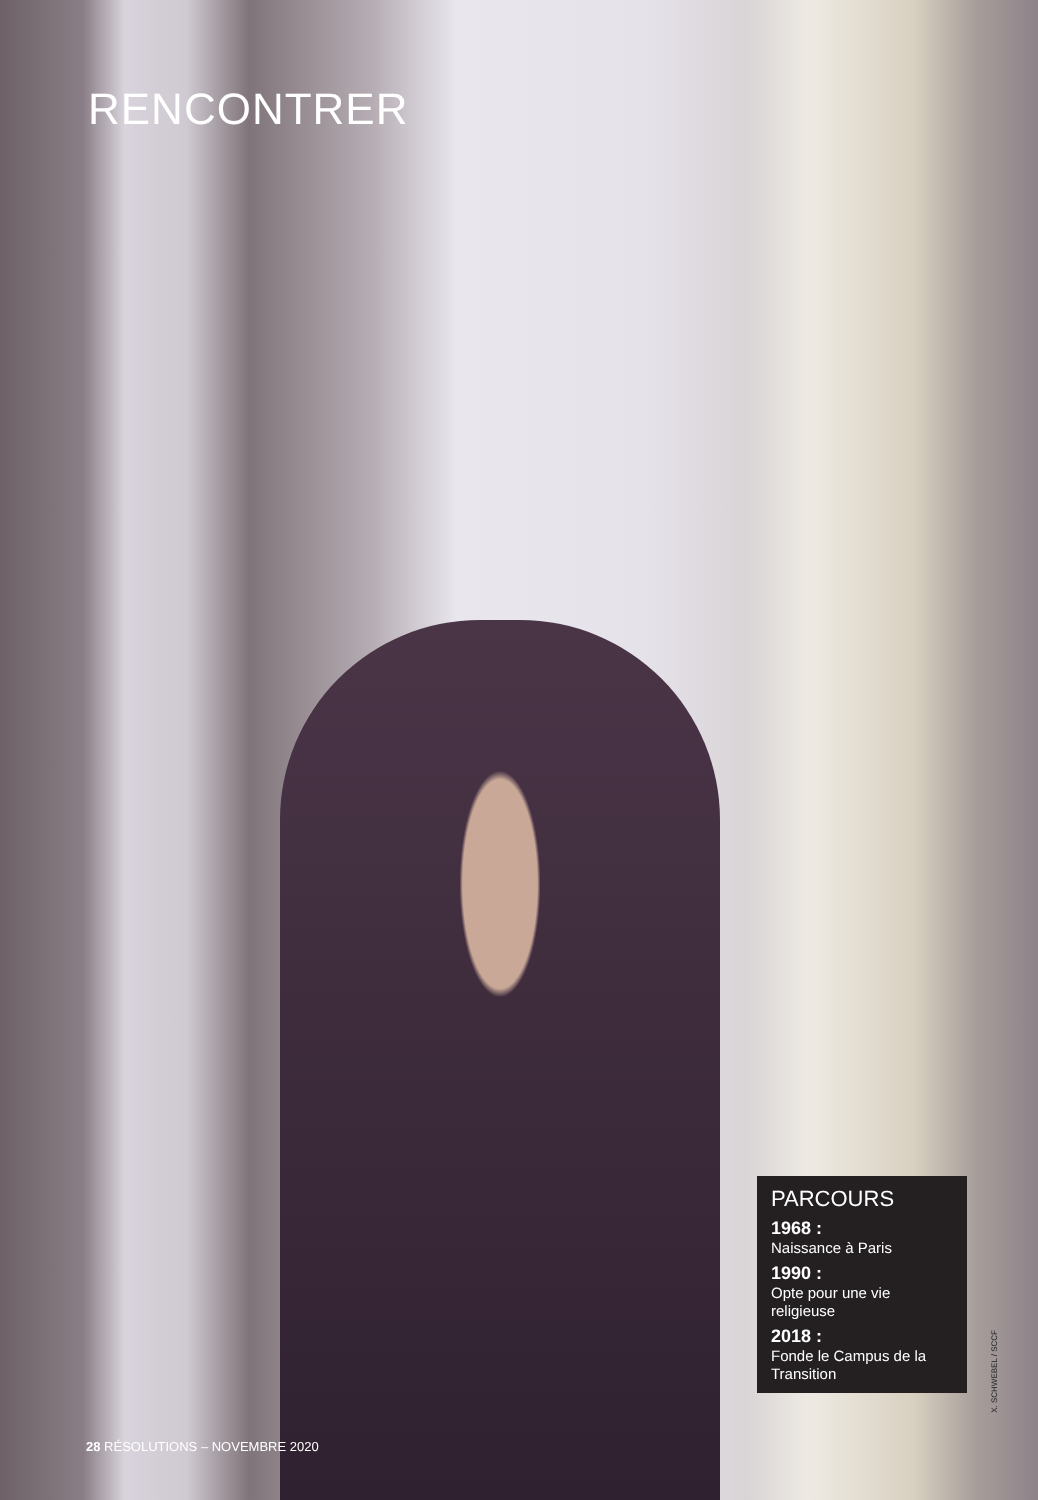RENCONTRER
PARCOURS
1968 :
Naissance à Paris
1990 :
Opte pour une vie religieuse
2018 :
Fonde le Campus de la Transition
X. SCHWEBEL / SCCF
28 RÉSOLUTIONS – NOVEMBRE 2020